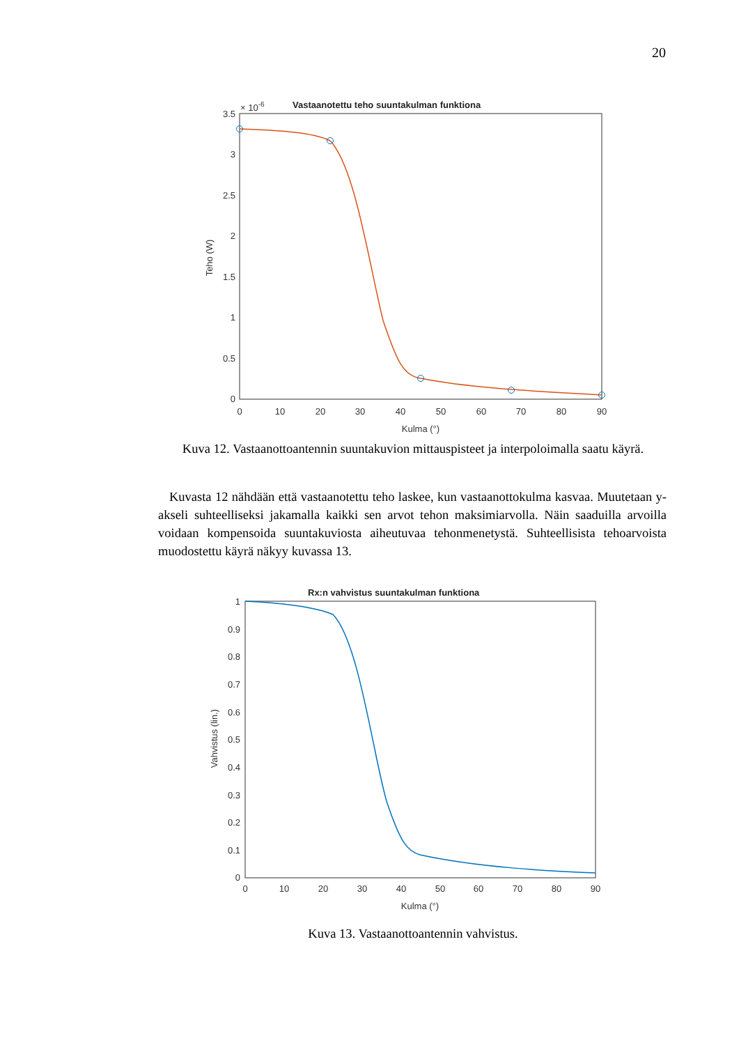20
Vastaanotettu teho suuntakulman funktiona
× 10-6
3.5
3
2.5
2
1.5
1
0.5
0
0
10
20
30
40
50
60
70
80
90
Kulma (°)
Teho (W)
Kuva 12. Vastaanottoantennin suuntakuvion mittauspisteet ja interpoloimalla saatu käyrä.
Kuvasta 12 nähdään että vastaanotettu teho laskee, kun vastaanottokulma kasvaa. Muutetaan y-akseli suhteelliseksi jakamalla kaikki sen arvot tehon maksimiarvolla. Näin saaduilla arvoilla voidaan kompensoida suuntakuviosta aiheutuvaa tehonmenetystä. Suhteellisista tehoarvoista muodostettu käyrä näkyy kuvassa 13.
Rx:n vahvistus suuntakulman funktiona
1
0.9
0.8
0.7
0.6
0.5
0.4
0.3
0.2
0.1
0
0
10
20
30
40
50
60
70
80
90
Kulma (°)
Vahvistus (lin.)
Kuva 13. Vastaanottoantennin vahvistus.